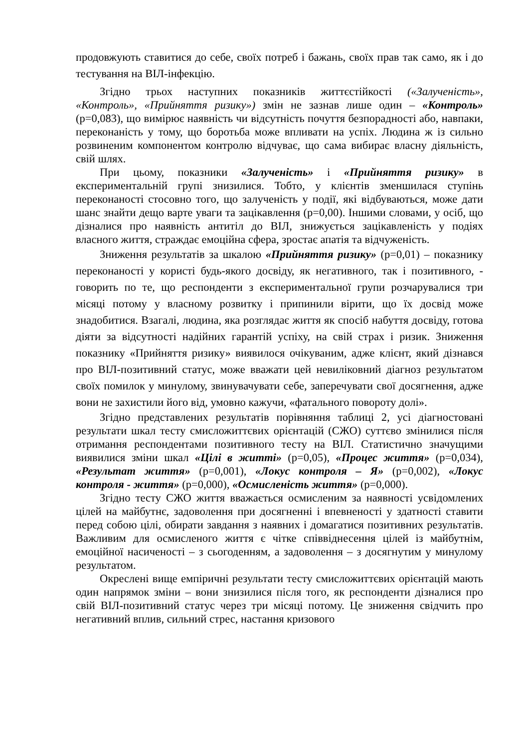продовжують ставитися до себе, своїх потреб і бажань, своїх прав так само, як і до тестування на ВІЛ-інфекцію.
Згідно трьох наступних показників життєстійкості («Залученість», «Контроль», «Прийняття ризику») змін не зазнав лише один – «Контроль» (р=0,083), що вимірює наявність чи відсутність почуття безпорадності або, навпаки, переконаність у тому, що боротьба може впливати на успіх. Людина ж із сильно розвиненим компонентом контролю відчуває, що сама вибирає власну діяльність, свій шлях.
При цьому, показники «Залученість» і «Прийняття ризику» в експериментальній групі знизилися. Тобто, у клієнтів зменшилася ступінь переконаності стосовно того, що залученість у події, які відбуваються, може дати шанс знайти дещо варте уваги та зацікавлення (р=0,00). Іншими словами, у осіб, що дізналися про наявність антитіл до ВІЛ, знижується зацікавленість у подіях власного життя, страждає емоційна сфера, зростає апатія та відчуженість.
Зниження результатів за шкалою «Прийняття ризику» (р=0,01) – показнику переконаності у користі будь-якого досвіду, як негативного, так і позитивного, - говорить по те, що респонденти з експериментальної групи розчарувалися три місяці потому у власному розвитку і припинили вірити, що їх досвід може знадобитися. Взагалі, людина, яка розглядає життя як спосіб набуття досвіду, готова діяти за відсутності надійних гарантій успіху, на свій страх і ризик. Зниження показнику «Прийняття ризику» виявилося очікуваним, адже клієнт, який дізнався про ВІЛ-позитивний статус, може вважати цей невиліковний діагноз результатом своїх помилок у минулому, звинувачувати себе, заперечувати свої досягнення, адже вони не захистили його від, умовно кажучи, «фатального повороту долі».
Згідно представлених результатів порівняння таблиці 2, усі діагностовані результати шкал тесту смисложиттєвих орієнтацій (СЖО) суттєво змінилися після отримання респондентами позитивного тесту на ВІЛ. Статистично значущими виявилися зміни шкал «Цілі в житті» (р=0,05), «Процес життя» (р=0,034), «Результат життя» (р=0,001), «Локус контроля – Я» (р=0,002), «Локус контроля - життя» (р=0,000), «Осмисленість життя» (р=0,000).
Згідно тесту СЖО життя вважається осмисленим за наявності усвідомлених цілей на майбутнє, задоволення при досягненні і впевненості у здатності ставити перед собою цілі, обирати завдання з наявних і домагатися позитивних результатів. Важливим для осмисленого життя є чітке співвіднесення цілей із майбутнім, емоційної насиченості – з сьогоденням, а задоволення – з досягнутим у минулому результатом.
Окреслені вище емпіричні результати тесту смисложиттєвих орієнтацій мають один напрямок зміни – вони знизилися після того, як респонденти дізналися про свій ВІЛ-позитивний статус через три місяці потому. Це зниження свідчить про негативний вплив, сильний стрес, настання кризового